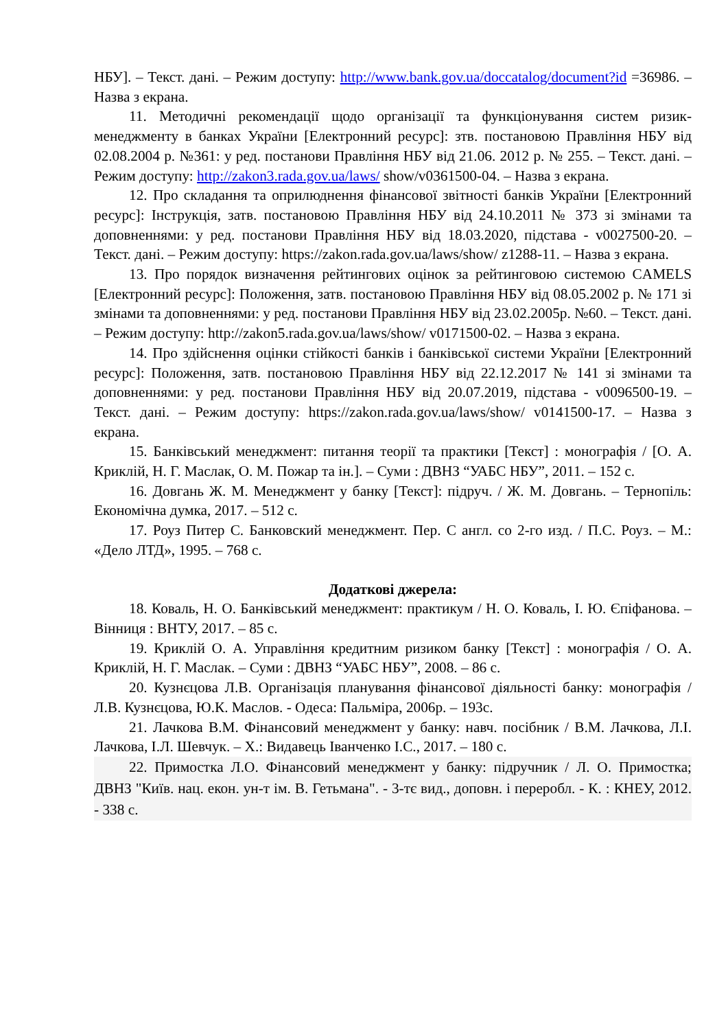НБУ]. – Текст. дані. – Режим доступу: http://www.bank.gov.ua/doccatalog/document?id =36986. – Назва з екрана.
11. Методичні рекомендації щодо організації та функціонування систем ризик-менеджменту в банках України [Електронний ресурс]: зтв. постановою Правління НБУ від 02.08.2004 р. №361: у ред. постанови Правління НБУ від 21.06. 2012 р. № 255. – Текст. дані. – Режим доступу: http://zakon3.rada.gov.ua/laws/ show/v0361500-04. – Назва з екрана.
12. Про складання та оприлюднення фінансової звітності банків України [Електронний ресурс]: Інструкція, затв. постановою Правління НБУ від 24.10.2011 № 373 зі змінами та доповненнями: у ред. постанови Правління НБУ від 18.03.2020, підстава - v0027500-20. – Текст. дані. – Режим доступу: https://zakon.rada.gov.ua/laws/show/ z1288-11. – Назва з екрана.
13. Про порядок визначення рейтингових оцінок за рейтинговою системою CAMELS [Електронний ресурс]: Положення, затв. постановою Правління НБУ від 08.05.2002 р. № 171 зі змінами та доповненнями: у ред. постанови Правління НБУ від 23.02.2005р. №60. – Текст. дані. – Режим доступу: http://zakon5.rada.gov.ua/laws/show/ v0171500-02. – Назва з екрана.
14. Про здійснення оцінки стійкості банків і банківської системи України [Електронний ресурс]: Положення, затв. постановою Правління НБУ від 22.12.2017 № 141 зі змінами та доповненнями: у ред. постанови Правління НБУ від 20.07.2019, підстава - v0096500-19. – Текст. дані. – Режим доступу: https://zakon.rada.gov.ua/laws/show/ v0141500-17. – Назва з екрана.
15. Банківський менеджмент: питання теорії та практики [Текст] : монографія / [О. А. Криклій, Н. Г. Маслак, О. М. Пожар та ін.]. – Суми : ДВНЗ “УАБС НБУ”, 2011. – 152 с.
16. Довгань Ж. М. Менеджмент у банку [Текст]: підруч. / Ж. М. Довгань. – Тернопіль: Економічна думка, 2017. – 512 с.
17. Роуз Питер С. Банковский менеджмент. Пер. С англ. со 2-го изд. / П.С. Роуз. – М.: «Дело ЛТД», 1995. – 768 с.
Додаткові джерела:
18. Коваль, Н. О. Банківський менеджмент: практикум / Н. О. Коваль, І. Ю. Єпіфанова. – Вінниця : ВНТУ, 2017. – 85 с.
19. Криклій О. А. Управління кредитним ризиком банку [Текст] : монографія / О. А. Криклій, Н. Г. Маслак. – Суми : ДВНЗ “УАБС НБУ”, 2008. – 86 с.
20. Кузнєцова Л.В. Організація планування фінансової діяльності банку: монографія / Л.В. Кузнєцова, Ю.К. Маслов. - Одеса: Пальміра, 2006р. – 193с.
21. Лачкова В.М. Фінансовий менеджмент у банку: навч. посібник / В.М. Лачкова, Л.І. Лачкова, І.Л. Шевчук. – Х.: Видавець Іванченко І.С., 2017. – 180 с.
22. Примостка Л.О. Фінансовий менеджмент у банку: підручник / Л. О. Примостка; ДВНЗ "Київ. нац. екон. ун-т ім. В. Гетьмана". - 3-тє вид., доповн. і переробл. - К. : КНЕУ, 2012. - 338 с.